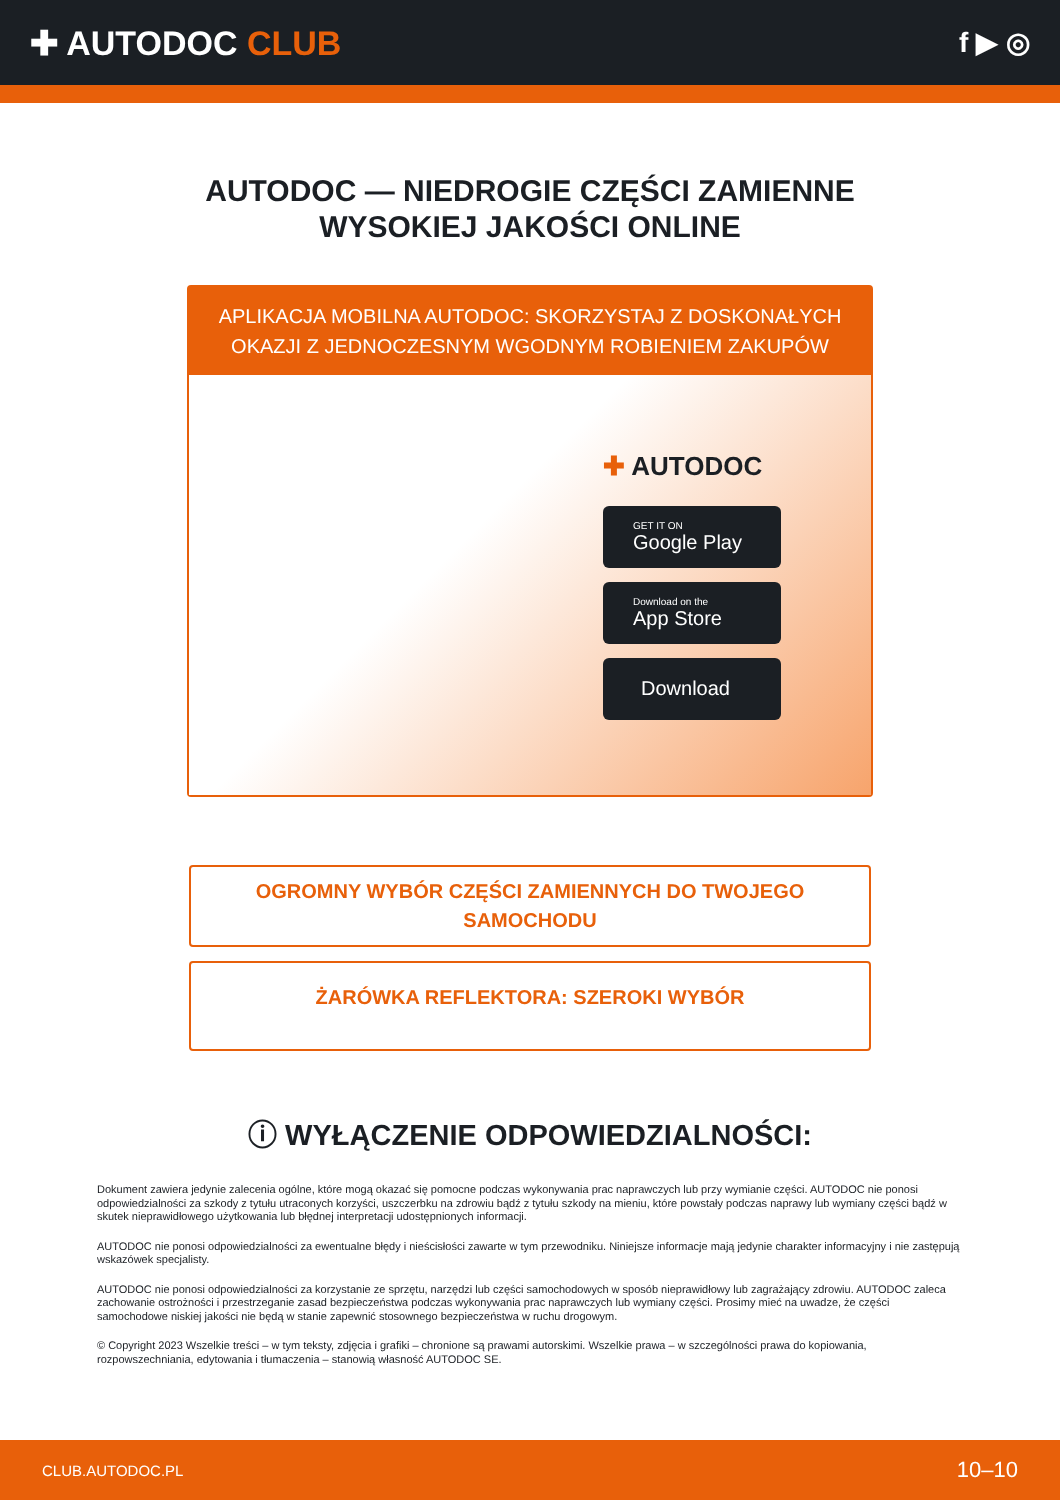✚ AUTODOC CLUB
f ▶ ◎
AUTODOC — NIEDROGIE CZĘŚCI ZAMIENNE
WYSOKIEJ JAKOŚCI ONLINE
APLIKACJA MOBILNA AUTODOC: SKORZYSTAJ Z DOSKONAŁYCH OKAZJI Z JEDNOCZESNYM WGODNYM ROBIENIEM ZAKUPÓW
✚ AUTODOC
GET IT ON
Google Play
Download on the
App Store
Download
OGROMNY WYBÓR CZĘŚCI ZAMIENNYCH DO TWOJEGO SAMOCHODU
ŻARÓWKA REFLEKTORA: SZEROKI WYBÓR
ⓘ WYŁĄCZENIE ODPOWIEDZIALNOŚCI:
Dokument zawiera jedynie zalecenia ogólne, które mogą okazać się pomocne podczas wykonywania prac naprawczych lub przy wymianie części. AUTODOC nie ponosi odpowiedzialności za szkody z tytułu utraconych korzyści, uszczerbku na zdrowiu bądź z tytułu szkody na mieniu, które powstały podczas naprawy lub wymiany części bądź w skutek nieprawidłowego użytkowania lub błędnej interpretacji udostępnionych informacji.
AUTODOC nie ponosi odpowiedzialności za ewentualne błędy i nieścisłości zawarte w tym przewodniku. Niniejsze informacje mają jedynie charakter informacyjny i nie zastępują wskazówek specjalisty.
AUTODOC nie ponosi odpowiedzialności za korzystanie ze sprzętu, narzędzi lub części samochodowych w sposób nieprawidłowy lub zagrażający zdrowiu. AUTODOC zaleca zachowanie ostrożności i przestrzeganie zasad bezpieczeństwa podczas wykonywania prac naprawczych lub wymiany części. Prosimy mieć na uwadze, że części samochodowe niskiej jakości nie będą w stanie zapewnić stosownego bezpieczeństwa w ruchu drogowym.
© Copyright 2023 Wszelkie treści – w tym teksty, zdjęcia i grafiki – chronione są prawami autorskimi. Wszelkie prawa – w szczególności prawa do kopiowania, rozpowszechniania, edytowania i tłumaczenia – stanowią własność AUTODOC SE.
CLUB.AUTODOC.PL 10–10